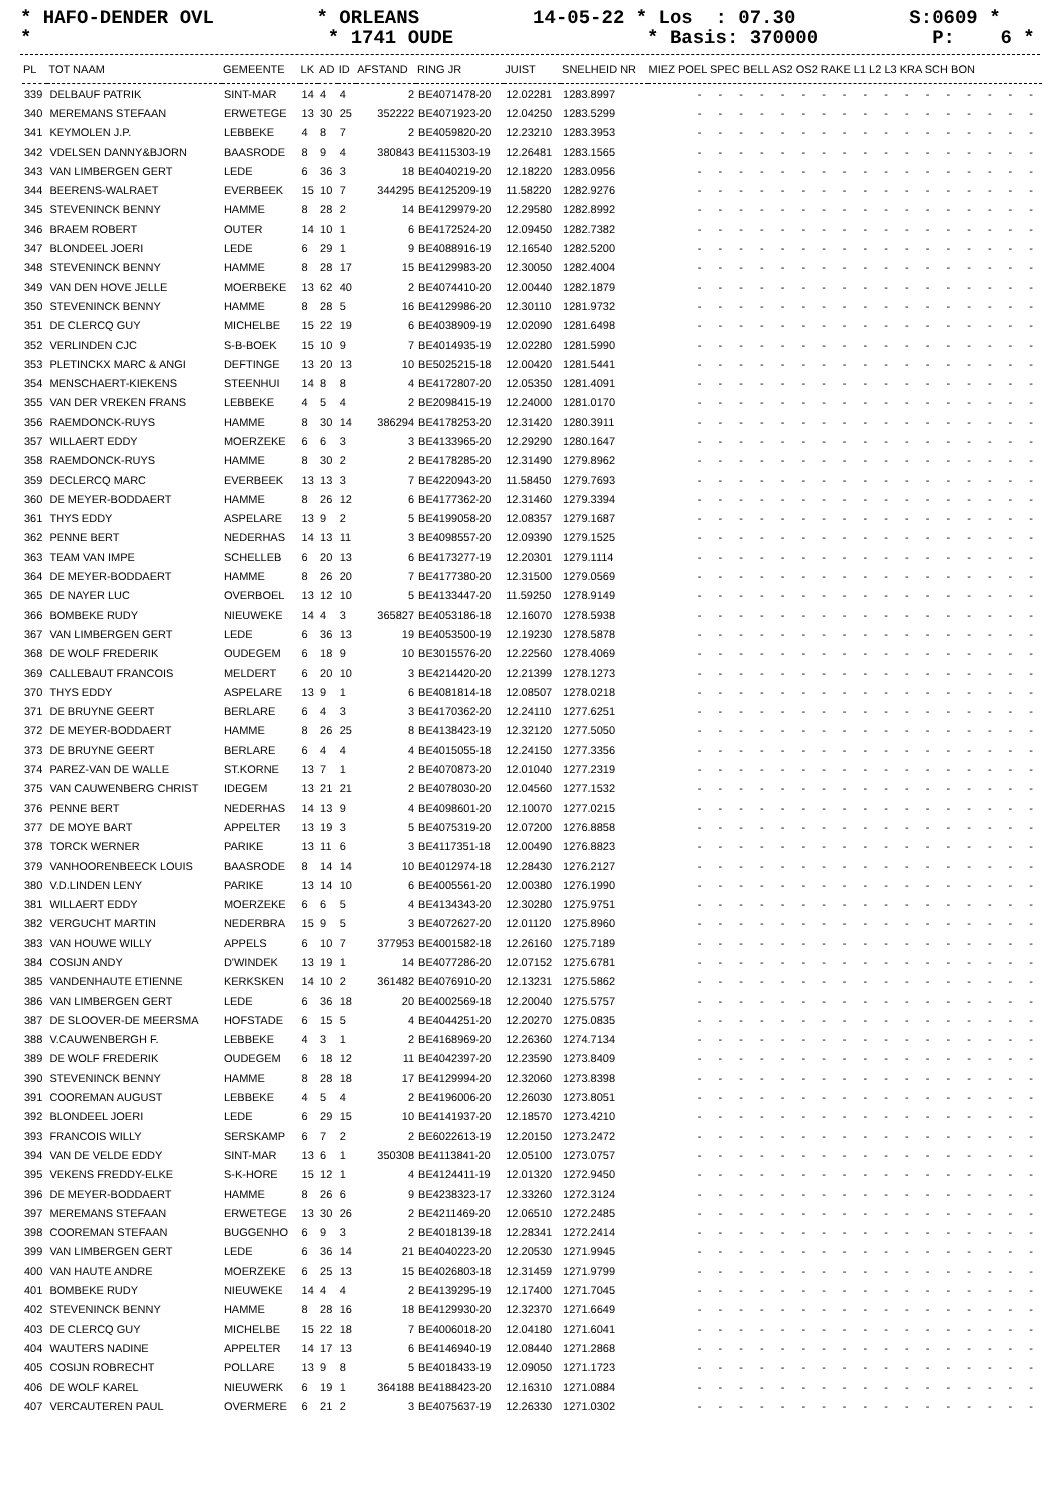* HAFO-DENDER OVL * ORLEANS 14-05-22 * Los : 07.30 S:0609 * * * 1741 OUDE * Basis: 370000 P: 6 *
| PL | TOT NAAM | GEMEENTE | LK | AD | ID | AFSTAND | RING JR | JUIST | SNELHEID NR | MIEZ POEL SPEC BELL AS2 OS2 RAKE L1 L2 L3 KRA SCH BON |
| --- | --- | --- | --- | --- | --- | --- | --- | --- | --- | --- |
| 339 | DELBAUF PATRIK | SINT-MAR | 14 | 4 | 4 | 2 | BE4071478-20 | 12.02281 | 1283.8997 | - - - - - - - - - - - - - - - - - |
| 340 | MEREMANS STEFAAN | ERWETEGE | 13 | 30 | 25 | 352222 | BE4071923-20 | 12.04250 | 1283.5299 | - - - - - - - - - - - - - - - - - |
| 341 | KEYMOLEN J.P. | LEBBEKE | 4 | 8 | 7 | 2 | BE4059820-20 | 12.23210 | 1283.3953 | - - - - - - - - - - - - - - - - - |
| 342 | VDELSEN DANNY&BJORN | BAASRODE | 8 | 9 | 4 | 380843 | BE4115303-19 | 12.26481 | 1283.1565 | - - - - - - - - - - - - - - - - - |
| 343 | VAN LIMBERGEN GERT | LEDE | 6 | 36 | 3 | 18 | BE4040219-20 | 12.18220 | 1283.0956 | - - - - - - - - - - - - - - - - - |
| 344 | BEERENS-WALRAET | EVERBEEK | 15 | 10 | 7 | 344295 | BE4125209-19 | 11.58220 | 1282.9276 | - - - - - - - - - - - - - - - - - |
| 345 | STEVENINCK BENNY | HAMME | 8 | 28 | 2 | 14 | BE4129979-20 | 12.29580 | 1282.8992 | - - - - - - - - - - - - - - - - - |
| 346 | BRAEM ROBERT | OUTER | 14 | 10 | 1 | 6 | BE4172524-20 | 12.09450 | 1282.7382 | - - - - - - - - - - - - - - - - - |
| 347 | BLONDEEL JOERI | LEDE | 6 | 29 | 1 | 9 | BE4088916-19 | 12.16540 | 1282.5200 | - - - - - - - - - - - - - - - - - |
| 348 | STEVENINCK BENNY | HAMME | 8 | 28 | 17 | 15 | BE4129983-20 | 12.30050 | 1282.4004 | - - - - - - - - - - - - - - - - - |
| 349 | VAN DEN HOVE JELLE | MOERBEKE | 13 | 62 | 40 | 2 | BE4074410-20 | 12.00440 | 1282.1879 | - - - - - - - - - - - - - - - - - |
| 350 | STEVENINCK BENNY | HAMME | 8 | 28 | 5 | 16 | BE4129986-20 | 12.30110 | 1281.9732 | - - - - - - - - - - - - - - - - - |
| 351 | DE CLERCQ GUY | MICHELBE | 15 | 22 | 19 | 6 | BE4038909-19 | 12.02090 | 1281.6498 | - - - - - - - - - - - - - - - - - |
| 352 | VERLINDEN CJC | S-B-BOEK | 15 | 10 | 9 | 7 | BE4014935-19 | 12.02280 | 1281.5990 | - - - - - - - - - - - - - - - - - |
| 353 | PLETINCKX MARC & ANGI | DEFTINGE | 13 | 20 | 13 | 10 | BE5025215-18 | 12.00420 | 1281.5441 | - - - - - - - - - - - - - - - - - |
| 354 | MENSCHAERT-KIEKENS | STEENHUI | 14 | 8 | 8 | 4 | BE4172807-20 | 12.05350 | 1281.4091 | - - - - - - - - - - - - - - - - - |
| 355 | VAN DER VREKEN FRANS | LEBBEKE | 4 | 5 | 4 | 2 | BE2098415-19 | 12.24000 | 1281.0170 | - - - - - - - - - - - - - - - - - |
| 356 | RAEMDONCK-RUYS | HAMME | 8 | 30 | 14 | 386294 | BE4178253-20 | 12.31420 | 1280.3911 | - - - - - - - - - - - - - - - - - |
| 357 | WILLAERT EDDY | MOERZEKE | 6 | 6 | 3 | 3 | BE4133965-20 | 12.29290 | 1280.1647 | - - - - - - - - - - - - - - - - - |
| 358 | RAEMDONCK-RUYS | HAMME | 8 | 30 | 2 | 2 | BE4178285-20 | 12.31490 | 1279.8962 | - - - - - - - - - - - - - - - - - |
| 359 | DECLERCQ MARC | EVERBEEK | 13 | 13 | 3 | 7 | BE4220943-20 | 11.58450 | 1279.7693 | - - - - - - - - - - - - - - - - - |
| 360 | DE MEYER-BODDAERT | HAMME | 8 | 26 | 12 | 6 | BE4177362-20 | 12.31460 | 1279.3394 | - - - - - - - - - - - - - - - - - |
| 361 | THYS EDDY | ASPELARE | 13 | 9 | 2 | 5 | BE4199058-20 | 12.08357 | 1279.1687 | - - - - - - - - - - - - - - - - - |
| 362 | PENNE BERT | NEDERHAS | 14 | 13 | 11 | 3 | BE4098557-20 | 12.09390 | 1279.1525 | - - - - - - - - - - - - - - - - - |
| 363 | TEAM VAN IMPE | SCHELLEB | 6 | 20 | 13 | 6 | BE4173277-19 | 12.20301 | 1279.1114 | - - - - - - - - - - - - - - - - - |
| 364 | DE MEYER-BODDAERT | HAMME | 8 | 26 | 20 | 7 | BE4177380-20 | 12.31500 | 1279.0569 | - - - - - - - - - - - - - - - - - |
| 365 | DE NAYER LUC | OVERBOEL | 13 | 12 | 10 | 5 | BE4133447-20 | 11.59250 | 1278.9149 | - - - - - - - - - - - - - - - - - |
| 366 | BOMBEKE RUDY | NIEUWEKE | 14 | 4 | 3 | 365827 | BE4053186-18 | 12.16070 | 1278.5938 | - - - - - - - - - - - - - - - - - |
| 367 | VAN LIMBERGEN GERT | LEDE | 6 | 36 | 13 | 19 | BE4053500-19 | 12.19230 | 1278.5878 | - - - - - - - - - - - - - - - - - |
| 368 | DE WOLF FREDERIK | OUDEGEM | 6 | 18 | 9 | 10 | BE3015576-20 | 12.22560 | 1278.4069 | - - - - - - - - - - - - - - - - - |
| 369 | CALLEBAUT FRANCOIS | MELDERT | 6 | 20 | 10 | 3 | BE4214420-20 | 12.21399 | 1278.1273 | - - - - - - - - - - - - - - - - - |
| 370 | THYS EDDY | ASPELARE | 13 | 9 | 1 | 6 | BE4081814-18 | 12.08507 | 1278.0218 | - - - - - - - - - - - - - - - - - |
| 371 | DE BRUYNE GEERT | BERLARE | 6 | 4 | 3 | 3 | BE4170362-20 | 12.24110 | 1277.6251 | - - - - - - - - - - - - - - - - - |
| 372 | DE MEYER-BODDAERT | HAMME | 8 | 26 | 25 | 8 | BE4138423-19 | 12.32120 | 1277.5050 | - - - - - - - - - - - - - - - - - |
| 373 | DE BRUYNE GEERT | BERLARE | 6 | 4 | 4 | 4 | BE4015055-18 | 12.24150 | 1277.3356 | - - - - - - - - - - - - - - - - - |
| 374 | PAREZ-VAN DE WALLE | ST.KORNE | 13 | 7 | 1 | 2 | BE4070873-20 | 12.01040 | 1277.2319 | - - - - - - - - - - - - - - - - - |
| 375 | VAN CAUWENBERG CHRIST | IDEGEM | 13 | 21 | 21 | 2 | BE4078030-20 | 12.04560 | 1277.1532 | - - - - - - - - - - - - - - - - - |
| 376 | PENNE BERT | NEDERHAS | 14 | 13 | 9 | 4 | BE4098601-20 | 12.10070 | 1277.0215 | - - - - - - - - - - - - - - - - - |
| 377 | DE MOYE BART | APPELTER | 13 | 19 | 3 | 5 | BE4075319-20 | 12.07200 | 1276.8858 | - - - - - - - - - - - - - - - - - |
| 378 | TORCK WERNER | PARIKE | 13 | 11 | 6 | 3 | BE4117351-18 | 12.00490 | 1276.8823 | - - - - - - - - - - - - - - - - - |
| 379 | VANHOORENBEECK LOUIS | BAASRODE | 8 | 14 | 14 | 10 | BE4012974-18 | 12.28430 | 1276.2127 | - - - - - - - - - - - - - - - - - |
| 380 | V.D.LINDEN LENY | PARIKE | 13 | 14 | 10 | 6 | BE4005561-20 | 12.00380 | 1276.1990 | - - - - - - - - - - - - - - - - - |
| 381 | WILLAERT EDDY | MOERZEKE | 6 | 6 | 5 | 4 | BE4134343-20 | 12.30280 | 1275.9751 | - - - - - - - - - - - - - - - - - |
| 382 | VERGUCHT MARTIN | NEDERBRA | 15 | 9 | 5 | 3 | BE4072627-20 | 12.01120 | 1275.8960 | - - - - - - - - - - - - - - - - - |
| 383 | VAN HOUWE WILLY | APPELS | 6 | 10 | 7 | 377953 | BE4001582-18 | 12.26160 | 1275.7189 | - - - - - - - - - - - - - - - - - |
| 384 | COSIJN ANDY | D'WINDEK | 13 | 19 | 1 | 14 | BE4077286-20 | 12.07152 | 1275.6781 | - - - - - - - - - - - - - - - - - |
| 385 | VANDENHAUTE ETIENNE | KERKSKEN | 14 | 10 | 2 | 361482 | BE4076910-20 | 12.13231 | 1275.5862 | - - - - - - - - - - - - - - - - - |
| 386 | VAN LIMBERGEN GERT | LEDE | 6 | 36 | 18 | 20 | BE4002569-18 | 12.20040 | 1275.5757 | - - - - - - - - - - - - - - - - - |
| 387 | DE SLOOVER-DE MEERSMA | HOFSTADE | 6 | 15 | 5 | 4 | BE4044251-20 | 12.20270 | 1275.0835 | - - - - - - - - - - - - - - - - - |
| 388 | V.CAUWENBERGH F. | LEBBEKE | 4 | 3 | 1 | 2 | BE4168969-20 | 12.26360 | 1274.7134 | - - - - - - - - - - - - - - - - - |
| 389 | DE WOLF FREDERIK | OUDEGEM | 6 | 18 | 12 | 11 | BE4042397-20 | 12.23590 | 1273.8409 | - - - - - - - - - - - - - - - - - |
| 390 | STEVENINCK BENNY | HAMME | 8 | 28 | 18 | 17 | BE4129994-20 | 12.32060 | 1273.8398 | - - - - - - - - - - - - - - - - - |
| 391 | COOREMAN AUGUST | LEBBEKE | 4 | 5 | 4 | 2 | BE4196006-20 | 12.26030 | 1273.8051 | - - - - - - - - - - - - - - - - - |
| 392 | BLONDEEL JOERI | LEDE | 6 | 29 | 15 | 10 | BE4141937-20 | 12.18570 | 1273.4210 | - - - - - - - - - - - - - - - - - |
| 393 | FRANCOIS WILLY | SERSKAMP | 6 | 7 | 2 | 2 | BE6022613-19 | 12.20150 | 1273.2472 | - - - - - - - - - - - - - - - - - |
| 394 | VAN DE VELDE EDDY | SINT-MAR | 13 | 6 | 1 | 350308 | BE4113841-20 | 12.05100 | 1273.0757 | - - - - - - - - - - - - - - - - - |
| 395 | VEKENS FREDDY-ELKE | S-K-HORE | 15 | 12 | 1 | 4 | BE4124411-19 | 12.01320 | 1272.9450 | - - - - - - - - - - - - - - - - - |
| 396 | DE MEYER-BODDAERT | HAMME | 8 | 26 | 6 | 9 | BE4238323-17 | 12.33260 | 1272.3124 | - - - - - - - - - - - - - - - - - |
| 397 | MEREMANS STEFAAN | ERWETEGE | 13 | 30 | 26 | 2 | BE4211469-20 | 12.06510 | 1272.2485 | - - - - - - - - - - - - - - - - - |
| 398 | COOREMAN STEFAAN | BUGGENHO | 6 | 9 | 3 | 2 | BE4018139-18 | 12.28341 | 1272.2414 | - - - - - - - - - - - - - - - - - |
| 399 | VAN LIMBERGEN GERT | LEDE | 6 | 36 | 14 | 21 | BE4040223-20 | 12.20530 | 1271.9945 | - - - - - - - - - - - - - - - - - |
| 400 | VAN HAUTE ANDRE | MOERZEKE | 6 | 25 | 13 | 15 | BE4026803-18 | 12.31459 | 1271.9799 | - - - - - - - - - - - - - - - - - |
| 401 | BOMBEKE RUDY | NIEUWEKE | 14 | 4 | 4 | 2 | BE4139295-19 | 12.17400 | 1271.7045 | - - - - - - - - - - - - - - - - - |
| 402 | STEVENINCK BENNY | HAMME | 8 | 28 | 16 | 18 | BE4129930-20 | 12.32370 | 1271.6649 | - - - - - - - - - - - - - - - - - |
| 403 | DE CLERCQ GUY | MICHELBE | 15 | 22 | 18 | 7 | BE4006018-20 | 12.04180 | 1271.6041 | - - - - - - - - - - - - - - - - - |
| 404 | WAUTERS NADINE | APPELTER | 14 | 17 | 13 | 6 | BE4146940-19 | 12.08440 | 1271.2868 | - - - - - - - - - - - - - - - - - |
| 405 | COSIJN ROBRECHT | POLLARE | 13 | 9 | 8 | 5 | BE4018433-19 | 12.09050 | 1271.1723 | - - - - - - - - - - - - - - - - - |
| 406 | DE WOLF KAREL | NIEUWERK | 6 | 19 | 1 | 364188 | BE4188423-20 | 12.16310 | 1271.0884 | - - - - - - - - - - - - - - - - - |
| 407 | VERCAUTEREN PAUL | OVERMERE | 6 | 21 | 2 | 3 | BE4075637-19 | 12.26330 | 1271.0302 | - - - - - - - - - - - - - - - - - |